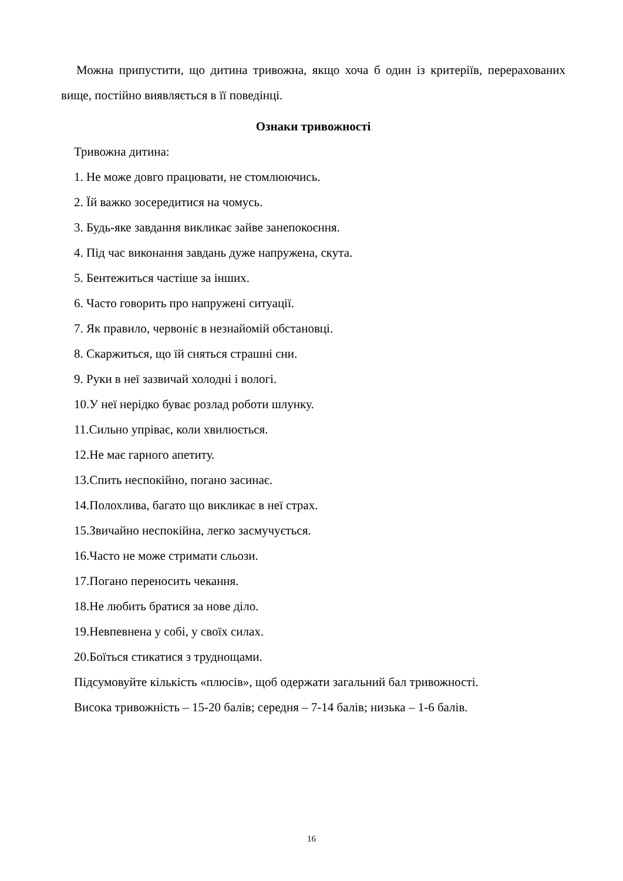Можна припустити, що дитина тривожна, якщо хоча б один із критеріїв, перерахованих вище, постійно виявляється в її поведінці.
Ознаки тривожності
Тривожна дитина:
1. Не може довго працювати, не стомлюючись.
2. Їй важко зосередитися на чомусь.
3. Будь-яке завдання викликає зайве занепокоєння.
4. Під час виконання завдань дуже напружена, скута.
5. Бентежиться частіше за інших.
6. Часто говорить про напружені ситуації.
7. Як правило, червоніє в незнайомій обстановці.
8. Скаржиться, що їй сняться страшні сни.
9. Руки в неї зазвичай холодні і вологі.
10.У неї нерідко буває розлад роботи шлунку.
11.Сильно упріває, коли хвилюється.
12.Не має гарного апетиту.
13.Спить неспокійно, погано засинає.
14.Полохлива, багато що викликає в неї страх.
15.Звичайно неспокійна, легко засмучується.
16.Часто не може стримати сльози.
17.Погано переносить чекання.
18.Не любить братися за нове діло.
19.Невпевнена у собі, у своїх силах.
20.Боїться стикатися з труднощами.
Підсумовуйте кількість «плюсів», щоб одержати загальний бал тривожності.
Висока тривожність – 15-20 балів; середня – 7-14 балів; низька – 1-6 балів.
16